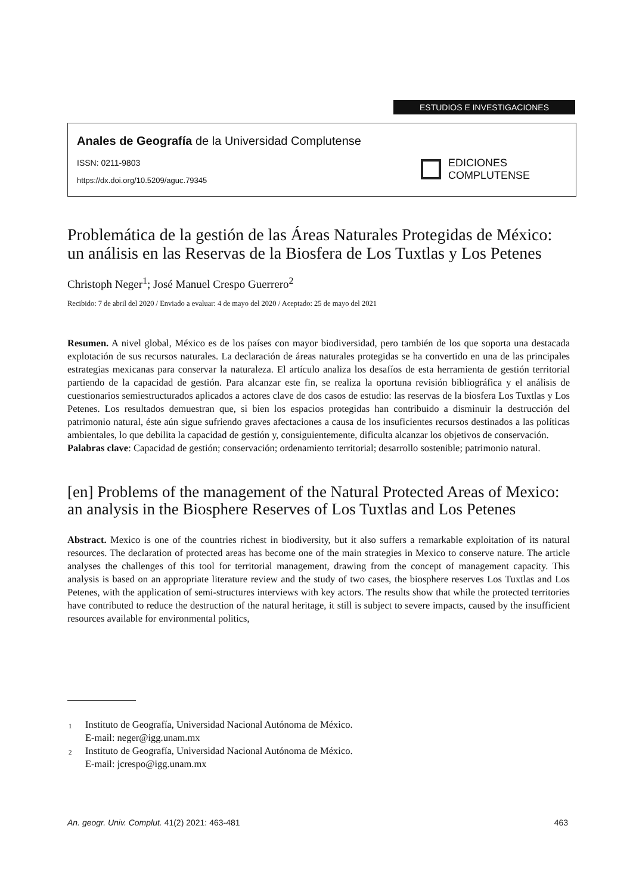ESTUDIOS E INVESTIGACIONES
Anales de Geografía de la Universidad Complutense
ISSN: 0211-9803
https://dx.doi.org/10.5209/aguc.79345
EDICIONES
COMPLUTENSE
Problemática de la gestión de las Áreas Naturales Protegidas de México: un análisis en las Reservas de la Biosfera de Los Tuxtlas y Los Petenes
Christoph Neger<sup>1</sup>; José Manuel Crespo Guerrero<sup>2</sup>
Recibido: 7 de abril del 2020 / Enviado a evaluar: 4 de mayo del 2020 / Aceptado: 25 de mayo del 2021
Resumen. A nivel global, México es de los países con mayor biodiversidad, pero también de los que soporta una destacada explotación de sus recursos naturales. La declaración de áreas naturales protegidas se ha convertido en una de las principales estrategias mexicanas para conservar la naturaleza. El artículo analiza los desafíos de esta herramienta de gestión territorial partiendo de la capacidad de gestión. Para alcanzar este fin, se realiza la oportuna revisión bibliográfica y el análisis de cuestionarios semiestructurados aplicados a actores clave de dos casos de estudio: las reservas de la biosfera Los Tuxtlas y Los Petenes. Los resultados demuestran que, si bien los espacios protegidas han contribuido a disminuir la destrucción del patrimonio natural, éste aún sigue sufriendo graves afectaciones a causa de los insuficientes recursos destinados a las políticas ambientales, lo que debilita la capacidad de gestión y, consiguientemente, dificulta alcanzar los objetivos de conservación.
Palabras clave: Capacidad de gestión; conservación; ordenamiento territorial; desarrollo sostenible; patrimonio natural.
[en] Problems of the management of the Natural Protected Areas of Mexico: an analysis in the Biosphere Reserves of Los Tuxtlas and Los Petenes
Abstract. Mexico is one of the countries richest in biodiversity, but it also suffers a remarkable exploitation of its natural resources. The declaration of protected areas has become one of the main strategies in Mexico to conserve nature. The article analyses the challenges of this tool for territorial management, drawing from the concept of management capacity. This analysis is based on an appropriate literature review and the study of two cases, the biosphere reserves Los Tuxtlas and Los Petenes, with the application of semi-structures interviews with key actors. The results show that while the protected territories have contributed to reduce the destruction of the natural heritage, it still is subject to severe impacts, caused by the insufficient resources available for environmental politics,
<sup>1</sup> Instituto de Geografía, Universidad Nacional Autónoma de México.
E-mail: neger@igg.unam.mx
<sup>2</sup> Instituto de Geografía, Universidad Nacional Autónoma de México.
E-mail: jcrespo@igg.unam.mx
An. geogr. Univ. Complut. 41(2) 2021: 463-481 463